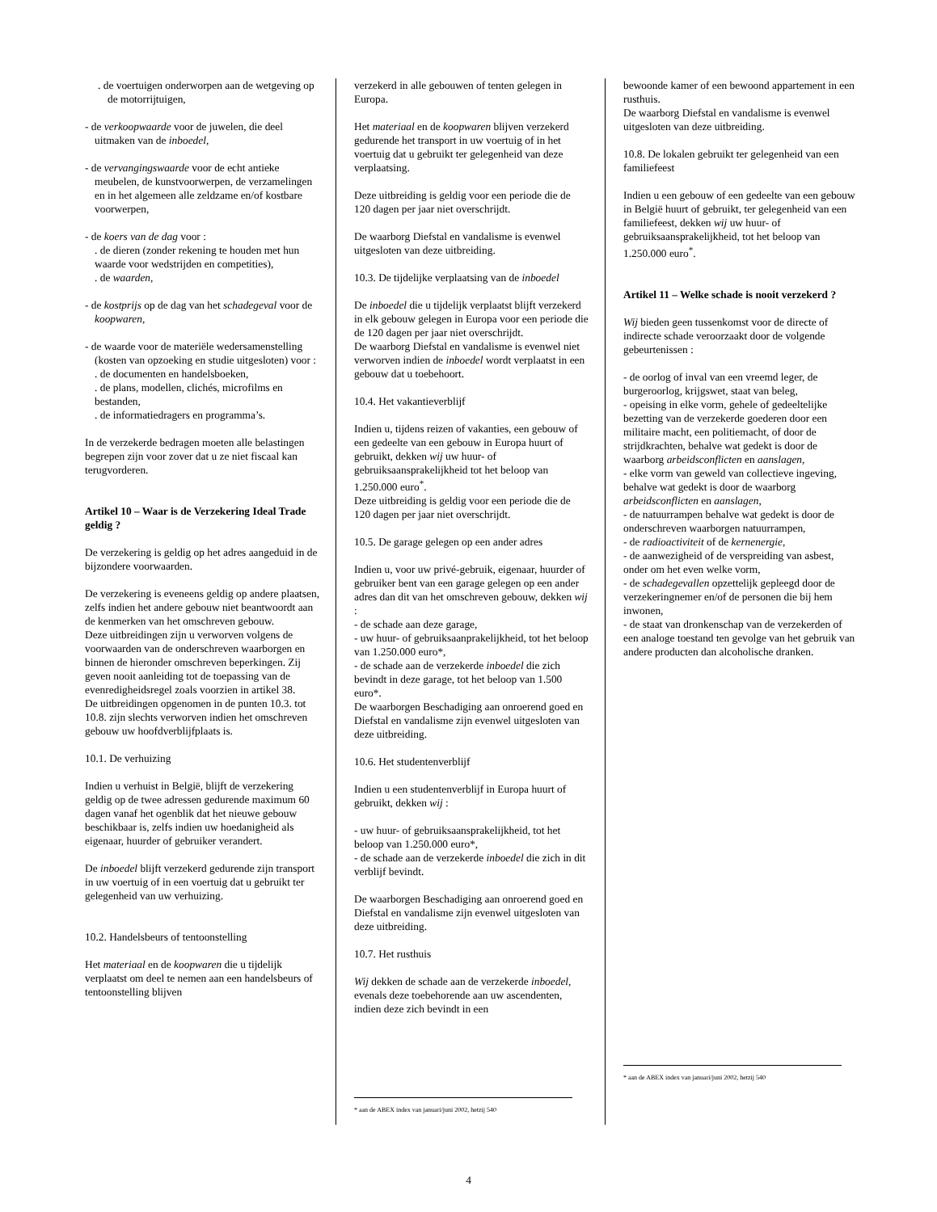. de voertuigen onderworpen aan de wetgeving op de motorrijtuigen,
- de verkoopwaarde voor de juwelen, die deel uitmaken van de inboedel,
- de vervangingswaarde voor de echt antieke meubelen, de kunstvoorwerpen, de verzamelingen en in het algemeen alle zeldzame en/of kostbare voorwerpen,
- de koers van de dag voor :
. de dieren (zonder rekening te houden met hun waarde voor wedstrijden en competities),
. de waarden,
- de kostprijs op de dag van het schadegeval voor de koopwaren,
- de waarde voor de materiële wedersamenstelling (kosten van opzoeking en studie uitgesloten) voor :
. de documenten en handelsboeken,
. de plans, modellen, clichés, microfilms en bestanden,
. de informatiedragers en programma’s.
In de verzekerde bedragen moeten alle belastingen begrepen zijn voor zover dat u ze niet fiscaal kan terugvorderen.
Artikel 10 – Waar is de Verzekering Ideal Trade geldig ?
De verzekering is geldig op het adres aangeduid in de bijzondere voorwaarden.
De verzekering is eveneens geldig op andere plaatsen, zelfs indien het andere gebouw niet beantwoordt aan de kenmerken van het omschreven gebouw.
Deze uitbreidingen zijn u verworven volgens de voorwaarden van de onderschreven waarborgen en binnen de hieronder omschreven beperkingen. Zij geven nooit aanleiding tot de toepassing van de evenredigheidsregel zoals voorzien in artikel 38.
De uitbreidingen opgenomen in de punten 10.3. tot 10.8. zijn slechts verworven indien het omschreven gebouw uw hoofdverblijfplaats is.
10.1. De verhuizing
Indien u verhuist in België, blijft de verzekering geldig op de twee adressen gedurende maximum 60 dagen vanaf het ogenblik dat het nieuwe gebouw beschikbaar is, zelfs indien uw hoedanigheid als eigenaar, huurder of gebruiker verandert.
De inboedel blijft verzekerd gedurende zijn transport in uw voertuig of in een voertuig dat u gebruikt ter gelegenheid van uw verhuizing.
10.2. Handelsbeurs of tentoonstelling
Het materiaal en de koopwaren die u tijdelijk verplaatst om deel te nemen aan een handelsbeurs of tentoonstelling blijven
verzekerd in alle gebouwen of tenten gelegen in Europa.
Het materiaal en de koopwaren blijven verzekerd gedurende het transport in uw voertuig of in het voertuig dat u gebruikt ter gelegenheid van deze verplaatsing.
Deze uitbreiding is geldig voor een periode die de 120 dagen per jaar niet overschrijdt.
De waarborg Diefstal en vandalisme is evenwel uitgesloten van deze uitbreiding.
10.3. De tijdelijke verplaatsing van de inboedel
De inboedel die u tijdelijk verplaatst blijft verzekerd in elk gebouw gelegen in Europa voor een periode die de 120 dagen per jaar niet overschrijdt.
De waarborg Diefstal en vandalisme is evenwel niet verworven indien de inboedel wordt verplaatst in een gebouw dat u toebehoort.
10.4. Het vakantieverblijf
Indien u, tijdens reizen of vakanties, een gebouw of een gedeelte van een gebouw in Europa huurt of gebruikt, dekken wij uw huur- of gebruiksaansprakelijkheid tot het beloop van 1.250.000 euro<sup>*</sup>.
Deze uitbreiding is geldig voor een periode die de 120 dagen per jaar niet overschrijdt.
10.5. De garage gelegen op een ander adres
Indien u, voor uw privé-gebruik, eigenaar, huurder of gebruiker bent van een garage gelegen op een ander adres dan dit van het omschreven gebouw, dekken wij :
- de schade aan deze garage,
- uw huur- of gebruiksaanprakelijkheid, tot het beloop van 1.250.000 euro*,
- de schade aan de verzekerde inboedel die zich bevindt in deze garage, tot het beloop van 1.500 euro*.
De waarborgen Beschadiging aan onroerend goed en Diefstal en vandalisme zijn evenwel uitgesloten van deze uitbreiding.
10.6. Het studentenverblijf
Indien u een studentenverblijf in Europa huurt of gebruikt, dekken wij :
- uw huur- of gebruiksaansprakelijkheid, tot het beloop van 1.250.000 euro*,
- de schade aan de verzekerde inboedel die zich in dit verblijf bevindt.
De waarborgen Beschadiging aan onroerend goed en Diefstal en vandalisme zijn evenwel uitgesloten van deze uitbreiding.
10.7. Het rusthuis
Wij dekken de schade aan de verzekerde inboedel, evenals deze toebehorende aan uw ascendenten, indien deze zich bevindt in een
* aan de ABEX index van januari/juni 2002, hetzij 540
bewoonde kamer of een bewoond appartement in een rusthuis.
De waarborg Diefstal en vandalisme is evenwel uitgesloten van deze uitbreiding.
10.8. De lokalen gebruikt ter gelegenheid van een familiefeest
Indien u een gebouw of een gedeelte van een gebouw in België huurt of gebruikt, ter gelegenheid van een familiefeest, dekken wij uw huur- of gebruiksaansprakelijkheid, tot het beloop van 1.250.000 euro<sup>*</sup>.
Artikel 11 – Welke schade is nooit verzekerd ?
Wij bieden geen tussenkomst voor de directe of indirecte schade veroorzaakt door de volgende gebeurtenissen :
- de oorlog of inval van een vreemd leger, de burgeroorlog, krijgswet, staat van beleg,
- opeising in elke vorm, gehele of gedeeltelijke bezetting van de verzekerde goederen door een militaire macht, een politiemacht, of door de strijdkrachten, behalve wat gedekt is door de waarborg arbeidsconflicten en aanslagen,
- elke vorm van geweld van collectieve ingeving, behalve wat gedekt is door de waarborg arbeidsconflicten en aanslagen,
- de natuurrampen behalve wat gedekt is door de onderschreven waarborgen natuurrampen,
- de radioactiviteit of de kernenergie,
- de aanwezigheid of de verspreiding van asbest, onder om het even welke vorm,
- de schadegevallen opzettelijk gepleegd door de verzekeringnemer en/of de personen die bij hem inwonen,
- de staat van dronkenschap van de verzekerden of een analoge toestand ten gevolge van het gebruik van andere producten dan alcoholische dranken.
* aan de ABEX index van januari/juni 2002, hetzij 540
4